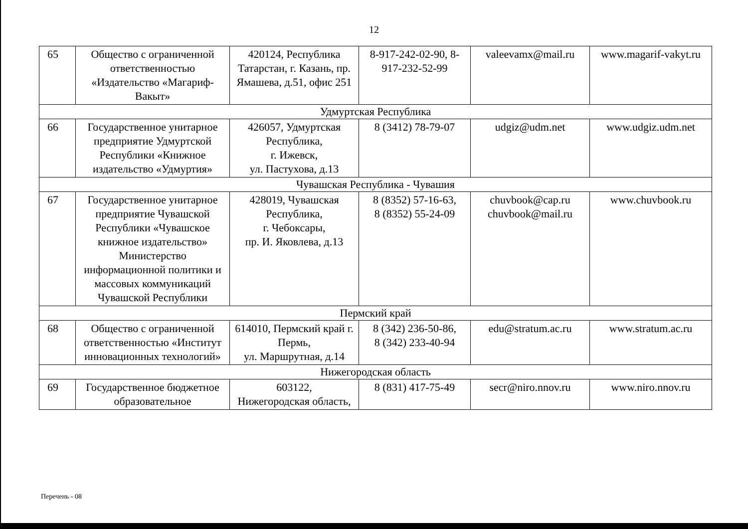12
| 65 | Общество с ограниченной ответственностью «Издательство «Магариф-Вакыт» | 420124, Республика Татарстан, г. Казань, пр. Ямашева, д.51, офис 251 | 8-917-242-02-90, 8-917-232-52-99 | valeevamx@mail.ru | www.magarif-vakyt.ru |
| Удмуртская Республика | | | | | |
| 66 | Государственное унитарное предприятие Удмуртской Республики «Книжное издательство «Удмуртия» | 426057, Удмуртская Республика, г. Ижевск, ул. Пастухова, д.13 | 8 (3412) 78-79-07 | udgiz@udm.net | www.udgiz.udm.net |
| Чувашская Республика - Чувашия | | | | | |
| 67 | Государственное унитарное предприятие Чувашской Республики «Чувашское книжное издательство» Министерство информационной политики и массовых коммуникаций Чувашской Республики | 428019, Чувашская Республика, г. Чебоксары, пр. И. Яковлева, д.13 | 8 (8352) 57-16-63, 8 (8352) 55-24-09 | chuvbook@cap.ru chuvbook@mail.ru | www.chuvbook.ru |
| Пермский край | | | | | |
| 68 | Общество с ограниченной ответственностью «Институт инновационных технологий» | 614010, Пермский край г. Пермь, ул. Маршрутная, д.14 | 8 (342) 236-50-86, 8 (342) 233-40-94 | edu@stratum.ac.ru | www.stratum.ac.ru |
| Нижегородская область | | | | | |
| 69 | Государственное бюджетное образовательное | 603122, Нижегородская область, | 8 (831) 417-75-49 | secr@niro.nnov.ru | www.niro.nnov.ru |
Перечень - 08